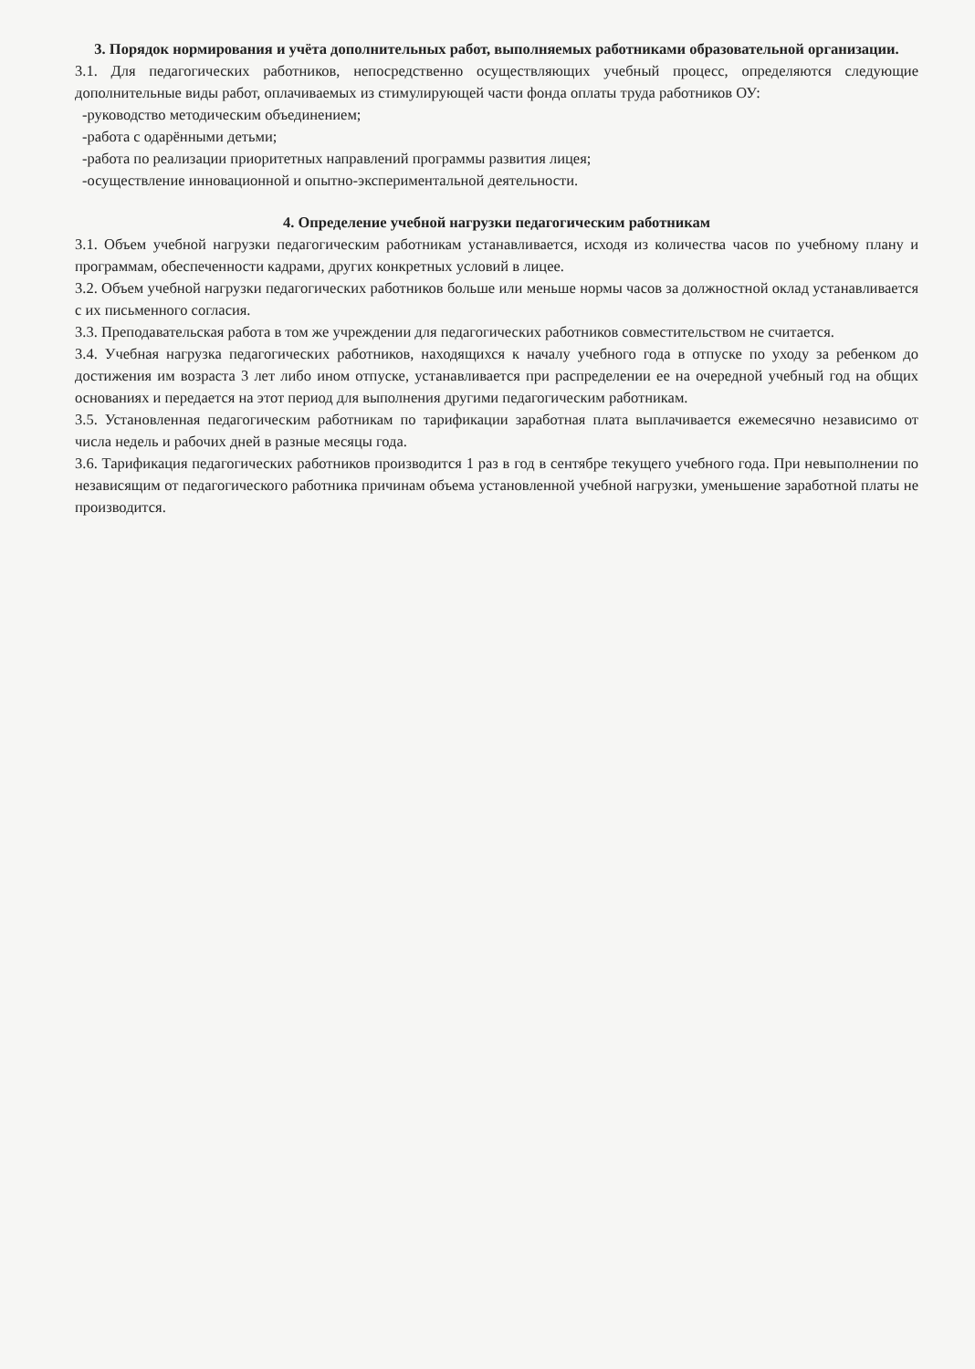3. Порядок нормирования и учёта дополнительных работ, выполняемых работниками образовательной организации.
3.1. Для педагогических работников, непосредственно осуществляющих учебный процесс, определяются следующие дополнительные виды работ, оплачиваемых из стимулирующей части фонда оплаты труда работников ОУ:
-руководство методическим объединением;
-работа с одарёнными детьми;
-работа по реализации приоритетных направлений программы развития лицея;
-осуществление инновационной и опытно-экспериментальной деятельности.
4. Определение учебной нагрузки педагогическим работникам
3.1. Объем учебной нагрузки педагогическим работникам устанавливается, исходя из количества часов по учебному плану и программам, обеспеченности кадрами, других конкретных условий в лицее.
3.2. Объем учебной нагрузки педагогических работников больше или меньше нормы часов за должностной оклад устанавливается с их письменного согласия.
3.3. Преподавательская работа в том же учреждении для педагогических работников совместительством не считается.
3.4. Учебная нагрузка педагогических работников, находящихся к началу учебного года в отпуске по уходу за ребенком до достижения им возраста 3 лет либо ином отпуске, устанавливается при распределении ее на очередной учебный год на общих основаниях и передается на этот период для выполнения другими педагогическим работникам.
3.5. Установленная педагогическим работникам по тарификации заработная плата выплачивается ежемесячно независимо от числа недель и рабочих дней в разные месяцы года.
3.6. Тарификация педагогических работников производится 1 раз в год в сентябре текущего учебного года. При невыполнении по независящим от педагогического работника причинам объема установленной учебной нагрузки, уменьшение заработной платы не производится.